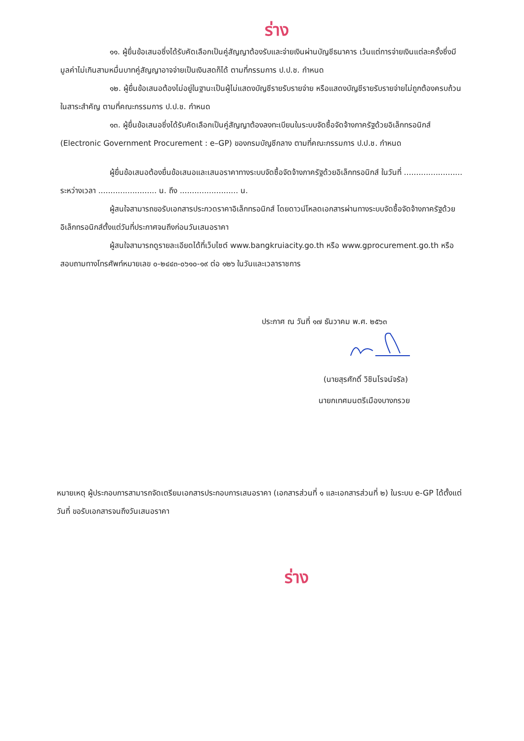ร่าง
๑๑. ผู้ยื่นข้อเสนอซึ่งได้รับคัดเลือกเป็นคู่สัญญาต้องรับและจ่ายเงินผ่านบัญชีธนาคาร เว้นแต่การจ่ายเงินแต่ละครั้งซึ่งมีมูลค่าไม่เกินสามหมื่นบาทคู่สัญญาอาจจ่ายเป็นเงินสดก็ได้ ตามที่กรรมการ ป.ป.ช. กำหนด
๑๒. ผู้ยื่นข้อเสนอต้องไม่อยู่ในฐานะเป็นผู้ไม่แสดงบัญชีรายรับรายจ่าย หรือแสดงบัญชีรายรับรายจ่ายไม่ถูกต้องครบถ้วนในสาระสำคัญ ตามที่คณะกรรมการ ป.ป.ช. กำหนด
๑๓. ผู้ยื่นข้อเสนอซึ่งได้รับคัดเลือกเป็นคู่สัญญาต้องลงทะเบียนในระบบจัดซื้อจัดจ้างภาครัฐด้วยอิเล็กทรอนิกส์ (Electronic Government Procurement : e–GP) ของกรมบัญชีกลาง ตามที่คณะกรรมการ ป.ป.ช. กำหนด
ผู้ยื่นข้อเสนอต้องยื่นข้อเสนอและเสนอราคาทางระบบจัดซื้อจัดจ้างภาครัฐด้วยอิเล็กทรอนิกส์ ในวันที่ ........................ ระหว่างเวลา ........................ น. ถึง ........................ น.
ผู้สนใจสามารถขอรับเอกสารประกวดราคาอิเล็กทรอนิกส์ โดยดาวน์โหลดเอกสารผ่านทางระบบจัดซื้อจัดจ้างภาครัฐด้วยอิเล็กทรอนิกส์ตั้งแต่วันที่ประกาศจนถึงก่อนวันเสนอราคา
ผู้สนใจสามารถดูรายละเอียดได้ที่เว็บไซต์ www.bangkruiacity.go.th หรือ www.gprocurement.go.th หรือสอบถามทางโทรศัพท์หมายเลข ๐-๒๔๔๓-๐๖๑๐-๑๙ ต่อ ๑๒๖ ในวันและเวลาราชการ
ประกาศ ณ วันที่ ๑๗ ธันวาคม พ.ศ. ๒๕๖๓
(นายสุรศักดิ์ วิชินโรจน์จรัล)
นายกเทศมนตรีเมืองบางกรวย
หมายเหตุ ผู้ประกอบการสามารถจัดเตรียมเอกสารประกอบการเสนอราคา (เอกสารส่วนที่ ๑ และเอกสารส่วนที่ ๒) ในระบบ e-GP ได้ตั้งแต่วันที่ ขอรับเอกสารจนถึงวันเสนอราคา
ร่าง